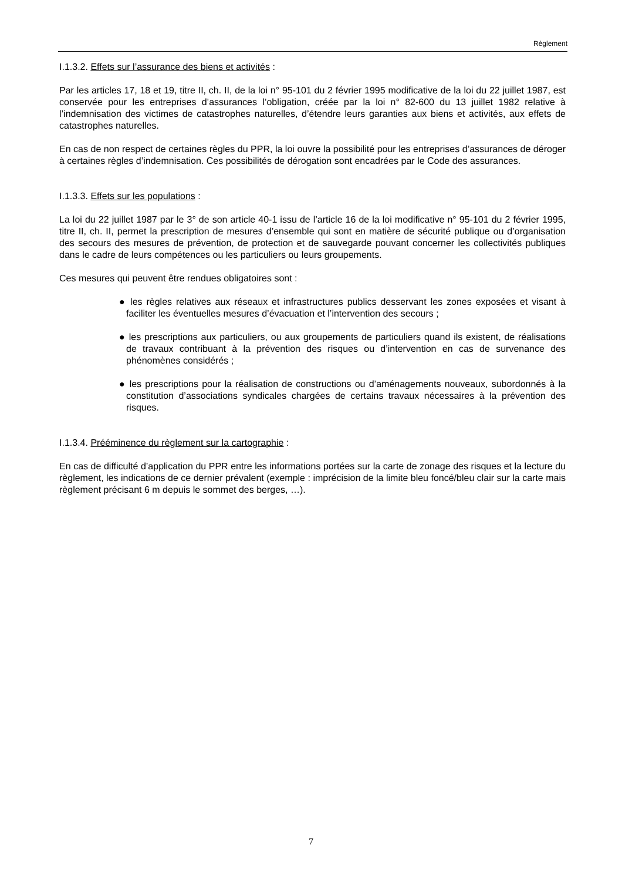Règlement
I.1.3.2. Effets sur l’assurance des biens et activités :
Par les articles 17, 18 et 19, titre II, ch. II, de la loi n° 95-101 du 2 février 1995 modificative de la loi du 22 juillet 1987, est conservée pour les entreprises d’assurances l’obligation, créée par la loi n° 82-600 du 13 juillet 1982 relative à l’indemnisation des victimes de catastrophes naturelles, d’étendre leurs garanties aux biens et activités, aux effets de catastrophes naturelles.
En cas de non respect de certaines règles du PPR, la loi ouvre la possibilité pour les entreprises d’assurances de déroger à certaines règles d’indemnisation. Ces possibilités de dérogation sont encadrées par le Code des assurances.
I.1.3.3. Effets sur les populations :
La loi du 22 juillet 1987 par le 3° de son article 40-1 issu de l’article 16 de la loi modificative n° 95-101 du 2 février 1995, titre II, ch. II, permet la prescription de mesures d’ensemble qui sont en matière de sécurité publique ou d’organisation des secours des mesures de prévention, de protection et de sauvegarde pouvant concerner les collectivités publiques dans le cadre de leurs compétences ou les particuliers ou leurs groupements.
Ces mesures qui peuvent être rendues obligatoires sont :
● les règles relatives aux réseaux et infrastructures publics desservant les zones exposées et visant à faciliter les éventuelles mesures d’évacuation et l’intervention des secours ;
● les prescriptions aux particuliers, ou aux groupements de particuliers quand ils existent, de réalisations de travaux contribuant à la prévention des risques ou d’intervention en cas de survenance des phénomènes considérés ;
● les prescriptions pour la réalisation de constructions ou d’aménagements nouveaux, subordonnés à la constitution d’associations syndicales chargées de certains travaux nécessaires à la prévention des risques.
I.1.3.4. Prééminence du règlement sur la cartographie :
En cas de difficulté d’application du PPR entre les informations portées sur la carte de zonage des risques et la lecture du règlement, les indications de ce dernier prévalent (exemple : imprécision de la limite bleu foncé/bleu clair sur la carte mais règlement précisant 6 m depuis le sommet des berges, …).
7